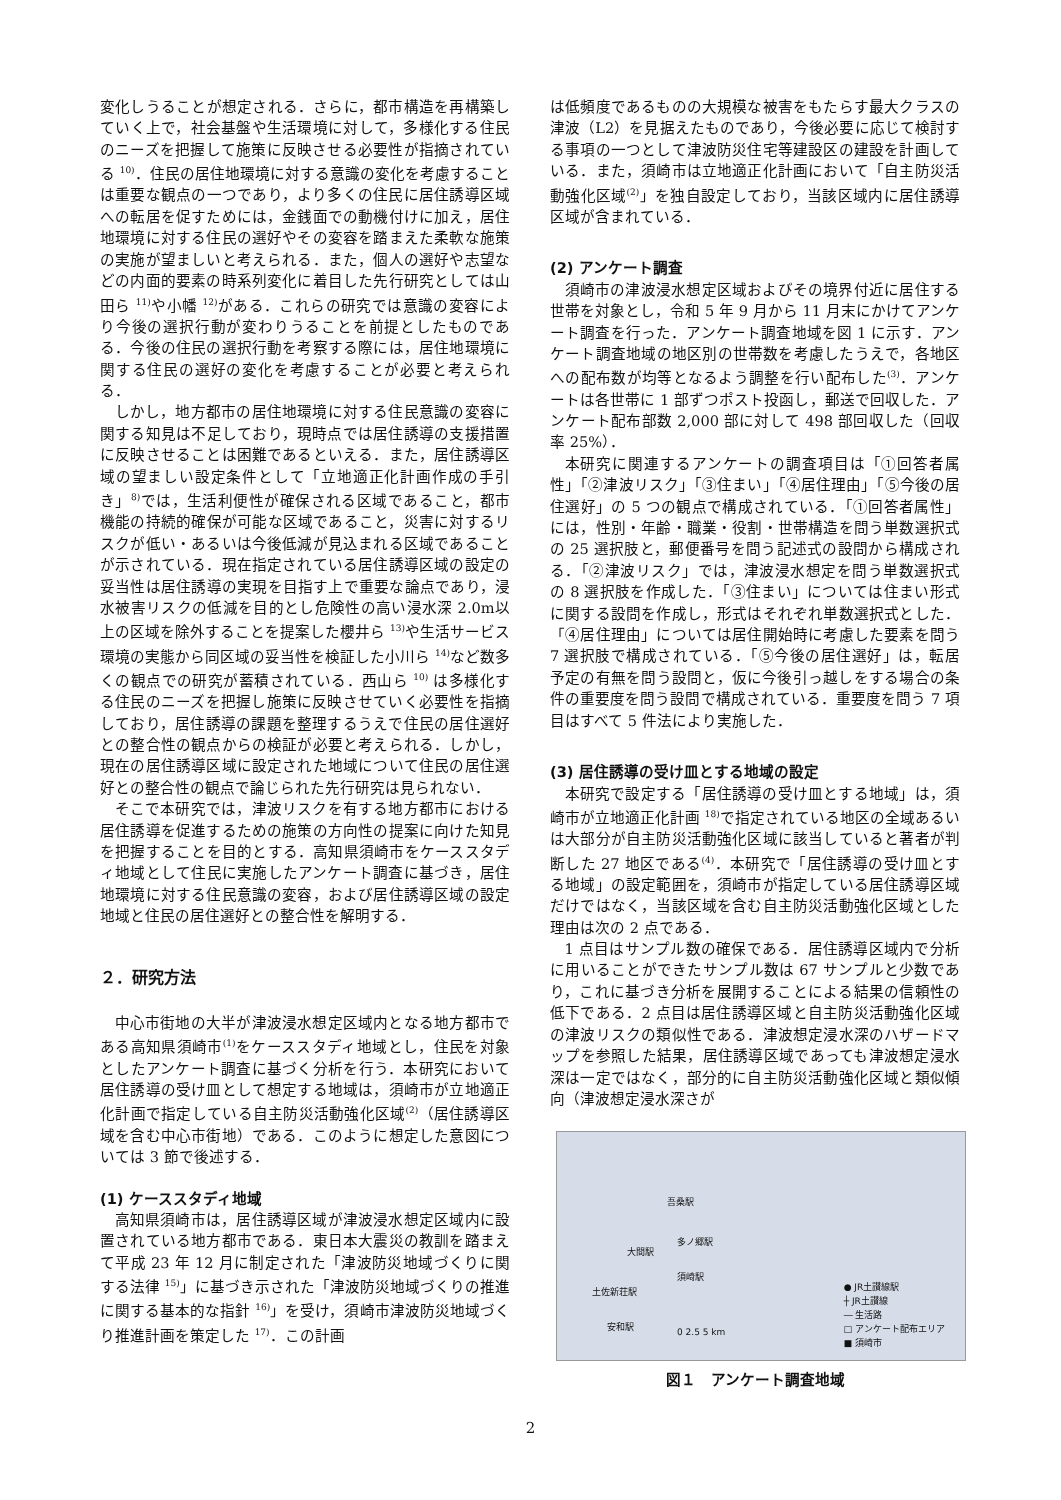変化しうることが想定される．さらに，都市構造を再構築していく上で，社会基盤や生活環境に対して，多様化する住民のニーズを把握して施策に反映させる必要性が指摘されている <sup>10)</sup>．住民の居住地環境に対する意識の変化を考慮することは重要な観点の一つであり，より多くの住民に居住誘導区域への転居を促すためには，金銭面での動機付けに加え，居住地環境に対する住民の選好やその変容を踏まえた柔軟な施策の実施が望ましいと考えられる．また，個人の選好や志望などの内面的要素の時系列変化に着目した先行研究としては山田ら <sup>11)</sup>や小幡 <sup>12)</sup>がある．これらの研究では意識の変容により今後の選択行動が変わりうることを前提としたものである．今後の住民の選択行動を考察する際には，居住地環境に関する住民の選好の変化を考慮することが必要と考えられる．
しかし，地方都市の居住地環境に対する住民意識の変容に関する知見は不足しており，現時点では居住誘導の支援措置に反映させることは困難であるといえる．また，居住誘導区域の望ましい設定条件として「立地適正化計画作成の手引き」<sup>8)</sup>では，生活利便性が確保される区域であること，都市機能の持続的確保が可能な区域であること，災害に対するリスクが低い・あるいは今後低減が見込まれる区域であることが示されている．現在指定されている居住誘導区域の設定の妥当性は居住誘導の実現を目指す上で重要な論点であり，浸水被害リスクの低減を目的とし危険性の高い浸水深 2.0m以上の区域を除外することを提案した櫻井ら <sup>13)</sup>や生活サービス環境の実態から同区域の妥当性を検証した小川ら <sup>14)</sup>など数多くの観点での研究が蓄積されている．西山ら <sup>10)</sup> は多様化する住民のニーズを把握し施策に反映させていく必要性を指摘しており，居住誘導の課題を整理するうえで住民の居住選好との整合性の観点からの検証が必要と考えられる．しかし，現在の居住誘導区域に設定された地域について住民の居住選好との整合性の観点で論じられた先行研究は見られない．
そこで本研究では，津波リスクを有する地方都市における居住誘導を促進するための施策の方向性の提案に向けた知見を把握することを目的とする．高知県須崎市をケーススタディ地域として住民に実施したアンケート調査に基づき，居住地環境に対する住民意識の変容，および居住誘導区域の設定地域と住民の居住選好との整合性を解明する．
２．研究方法
中心市街地の大半が津波浸水想定区域内となる地方都市である高知県須崎市<sup>(1)</sup>をケーススタディ地域とし，住民を対象としたアンケート調査に基づく分析を行う．本研究において居住誘導の受け皿として想定する地域は，須崎市が立地適正化計画で指定している自主防災活動強化区域<sup>(2)</sup>（居住誘導区域を含む中心市街地）である．このように想定した意図については 3 節で後述する．
(1) ケーススタディ地域
高知県須崎市は，居住誘導区域が津波浸水想定区域内に設置されている地方都市である．東日本大震災の教訓を踏まえて平成 23 年 12 月に制定された「津波防災地域づくりに関する法律 <sup>15)</sup>」に基づき示された「津波防災地域づくりの推進に関する基本的な指針 <sup>16)</sup>」を受け，須崎市津波防災地域づくり推進計画を策定した <sup>17)</sup>．この計画
は低頻度であるものの大規模な被害をもたらす最大クラスの津波（L2）を見据えたものであり，今後必要に応じて検討する事項の一つとして津波防災住宅等建設区の建設を計画している．また，須崎市は立地適正化計画において「自主防災活動強化区域<sup>(2)</sup>」を独自設定しており，当該区域内に居住誘導区域が含まれている．
(2) アンケート調査
須崎市の津波浸水想定区域およびその境界付近に居住する世帯を対象とし，令和 5 年 9 月から 11 月末にかけてアンケート調査を行った．アンケート調査地域を図 1 に示す．アンケート調査地域の地区別の世帯数を考慮したうえで，各地区への配布数が均等となるよう調整を行い配布した<sup>(3)</sup>．アンケートは各世帯に 1 部ずつポスト投函し，郵送で回収した．アンケート配布部数 2,000 部に対して 498 部回収した（回収率 25%）．
本研究に関連するアンケートの調査項目は「①回答者属性」「②津波リスク」「③住まい」「④居住理由」「⑤今後の居住選好」の 5 つの観点で構成されている．「①回答者属性」には，性別・年齢・職業・役割・世帯構造を問う単数選択式の 25 選択肢と，郵便番号を問う記述式の設問から構成される．「②津波リスク」では，津波浸水想定を問う単数選択式の 8 選択肢を作成した．「③住まい」については住まい形式に関する設問を作成し，形式はそれぞれ単数選択式とした．「④居住理由」については居住開始時に考慮した要素を問う 7 選択肢で構成されている．「⑤今後の居住選好」は，転居予定の有無を問う設問と，仮に今後引っ越しをする場合の条件の重要度を問う設問で構成されている．重要度を問う 7 項目はすべて 5 件法により実施した．
(3) 居住誘導の受け皿とする地域の設定
本研究で設定する「居住誘導の受け皿とする地域」は，須崎市が立地適正化計画 <sup>18)</sup>で指定されている地区の全域あるいは大部分が自主防災活動強化区域に該当していると著者が判断した 27 地区である<sup>(4)</sup>．本研究で「居住誘導の受け皿とする地域」の設定範囲を，須崎市が指定している居住誘導区域だけではなく，当該区域を含む自主防災活動強化区域とした理由は次の 2 点である．
1 点目はサンプル数の確保である．居住誘導区域内で分析に用いることができたサンプル数は 67 サンプルと少数であり，これに基づき分析を展開することによる結果の信頼性の低下である．2 点目は居住誘導区域と自主防災活動強化区域の津波リスクの類似性である．津波想定浸水深のハザードマップを参照した結果，居住誘導区域であっても津波想定浸水深は一定ではなく，部分的に自主防災活動強化区域と類似傾向（津波想定浸水深さが
吾桑駅
多ノ郷駅
大間駅
須崎駅
土佐新荘駅
安和駅 0 2.5 5 km
● JR土讃線駅
┼ JR土讃線
― 生活路
□ アンケート配布エリア
■ 須崎市
図１　アンケート調査地域
2